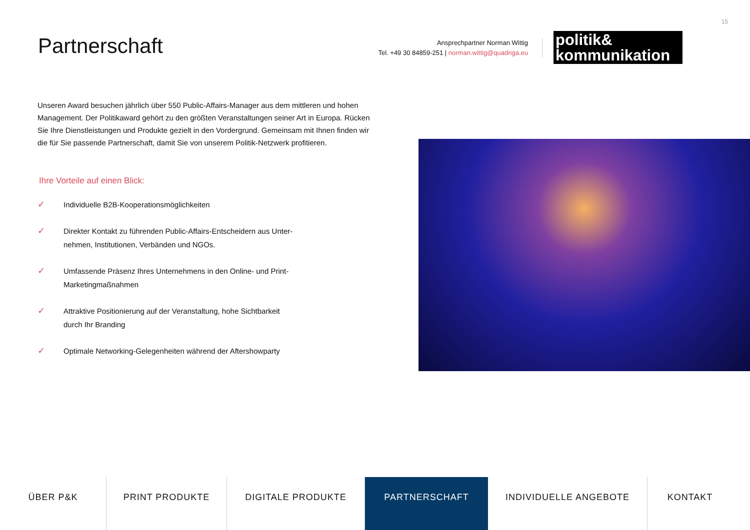15
Partnerschaft
Ansprechpartner Norman Wittig
Tel. +49 30 84859-251 | norman.wittig@quadriga.eu
politik&
kommunikation
Unseren Award besuchen jährlich über 550 Public-Affairs-Manager aus dem mittleren und hohen Management. Der Politikaward gehört zu den größten Veranstaltungen seiner Art in Europa. Rücken Sie Ihre Dienstleistungen und Produkte gezielt in den Vordergrund. Gemeinsam mit Ihnen finden wir die für Sie passende Partnerschaft, damit Sie von unserem Politik-Netzwerk profitieren.
Ihre Vorteile auf einen Blick:
✓ Individuelle B2B-Kooperationsmöglichkeiten
✓ Direkter Kontakt zu führenden Public-Affairs-Entscheidern aus Unter-nehmen, Institutionen, Verbänden und NGOs.
✓ Umfassende Präsenz Ihres Unternehmens in den Online- und Print-Marketingmaßnahmen
✓ Attraktive Positionierung auf der Veranstaltung, hohe Sichtbarkeit durch Ihr Branding
✓ Optimale Networking-Gelegenheiten während der Aftershowparty
ÜBER P&K PRINT PRODUKTE DIGITALE PRODUKTE PARTNERSCHAFT INDIVIDUELLE ANGEBOTE KONTAKT